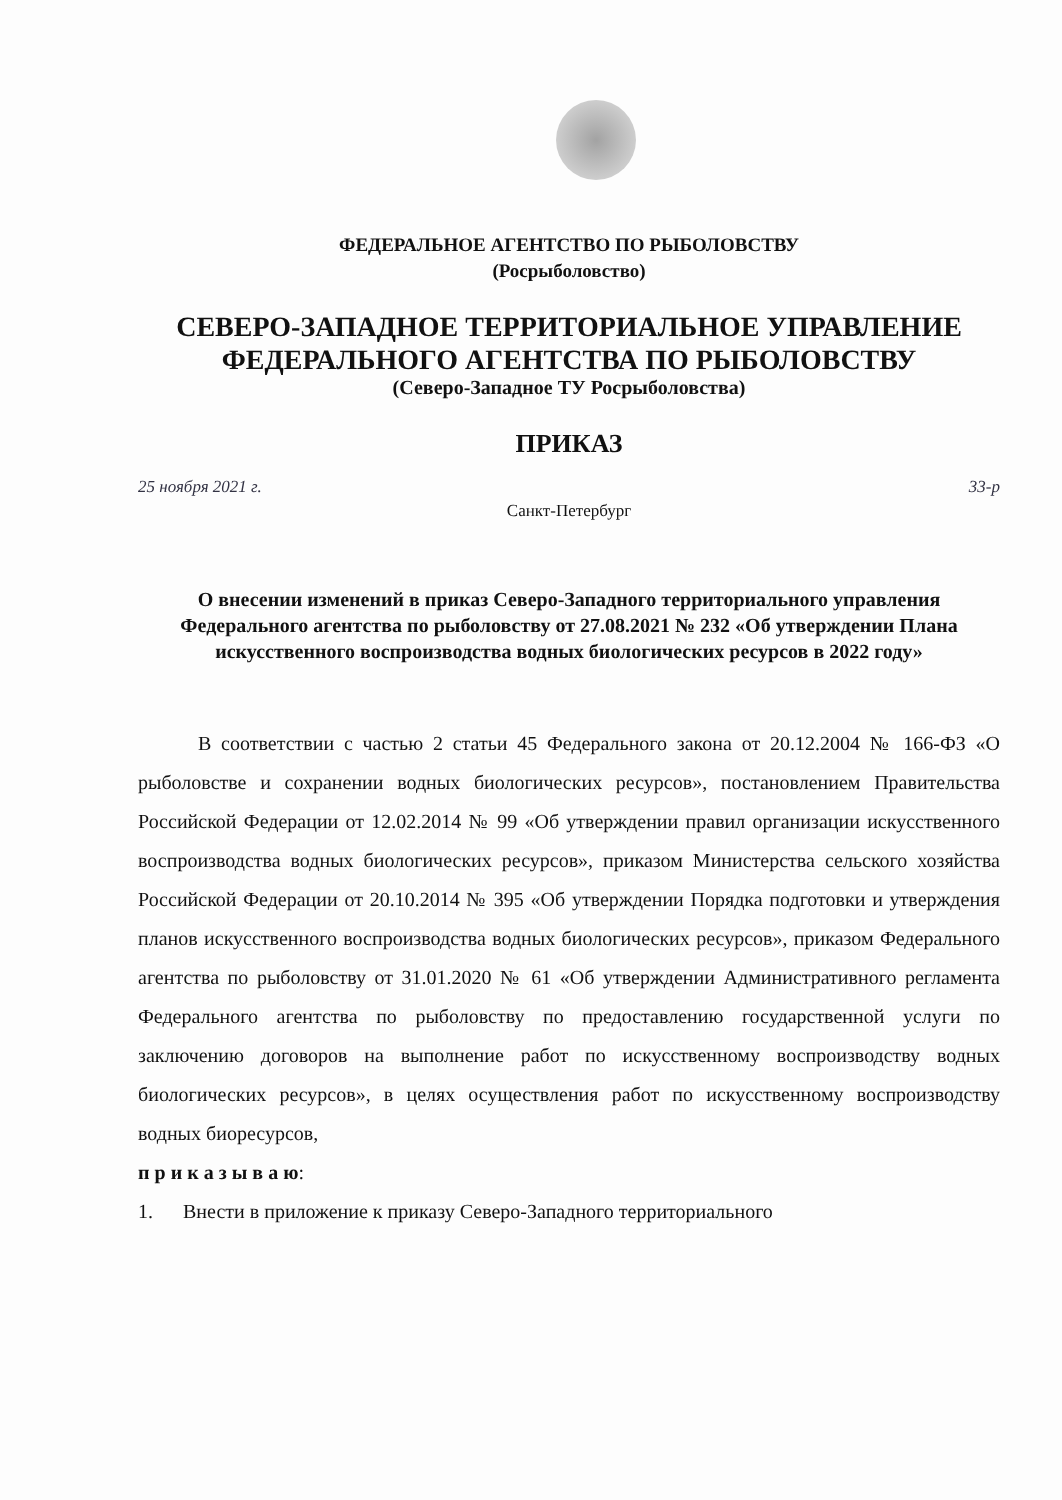ФЕДЕРАЛЬНОЕ АГЕНТСТВО ПО РЫБОЛОВСТВУ
(Росрыболовство)
СЕВЕРО-ЗАПАДНОЕ ТЕРРИТОРИАЛЬНОЕ УПРАВЛЕНИЕ
ФЕДЕРАЛЬНОГО АГЕНТСТВА ПО РЫБОЛОВСТВУ
(Северо-Западное ТУ Росрыболовства)
ПРИКАЗ
25 ноября 2021 г. 33-р
Санкт-Петербург
О внесении изменений в приказ Северо-Западного территориального управления Федерального агентства по рыболовству от 27.08.2021 № 232 «Об утверждении Плана искусственного воспроизводства водных биологических ресурсов в 2022 году»
В соответствии с частью 2 статьи 45 Федерального закона от 20.12.2004 № 166-ФЗ «О рыболовстве и сохранении водных биологических ресурсов», постановлением Правительства Российской Федерации от 12.02.2014 № 99 «Об утверждении правил организации искусственного воспроизводства водных биологических ресурсов», приказом Министерства сельского хозяйства Российской Федерации от 20.10.2014 № 395 «Об утверждении Порядка подготовки и утверждения планов искусственного воспроизводства водных биологических ресурсов», приказом Федерального агентства по рыболовству от 31.01.2020 № 61 «Об утверждении Административного регламента Федерального агентства по рыболовству по предоставлению государственной услуги по заключению договоров на выполнение работ по искусственному воспроизводству водных биологических ресурсов», в целях осуществления работ по искусственному воспроизводству водных биоресурсов,
п р и к а з ы в а ю:
1. Внести в приложение к приказу Северо-Западного территориального